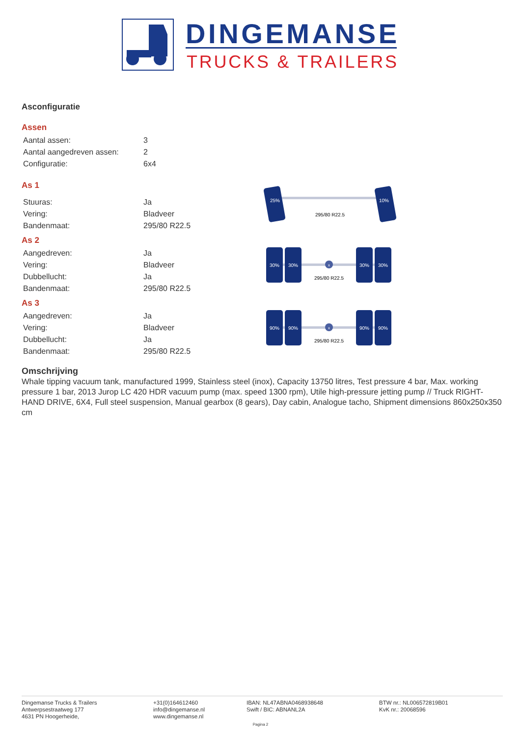DINGEMANSE
TRUCKS & TRAILERS
Asconfiguratie
Assen
| Aantal assen: | 3 |
| Aantal aangedreven assen: | 2 |
| Configuratie: | 6x4 |
As 1
| Stuuras: | Ja |
| Vering: | Bladveer |
| Bandenmaat: | 295/80 R22.5 |
25%
10%
295/80 R22.5
As 2
| Aangedreven: | Ja |
| Vering: | Bladveer |
| Dubbellucht: | Ja |
| Bandenmaat: | 295/80 R22.5 |
x
30%
30%
30%
30%
295/80 R22.5
As 3
| Aangedreven: | Ja |
| Vering: | Bladveer |
| Dubbellucht: | Ja |
| Bandenmaat: | 295/80 R22.5 |
x
90%
90%
90%
90%
295/80 R22.5
Omschrijving
Whale tipping vacuum tank, manufactured 1999, Stainless steel (inox), Capacity 13750 litres, Test pressure 4 bar, Max. working pressure 1 bar, 2013 Jurop LC 420 HDR vacuum pump (max. speed 1300 rpm), Utile high-pressure jetting pump // Truck RIGHT-HAND DRIVE, 6X4, Full steel suspension, Manual gearbox (8 gears), Day cabin, Analogue tacho, Shipment dimensions 860x250x350 cm
Dingemanse Trucks & Trailers
Antwerpsestraatweg 177
4631 PN Hoogerheide,
+31(0)164612460
info@dingemanse.nl
www.dingemanse.nl
IBAN: NL47ABNA0468938648
Swift / BIC: ABNANL2A
BTW nr.: NL006572819B01
KvK nr.: 20068596
Pagina 2